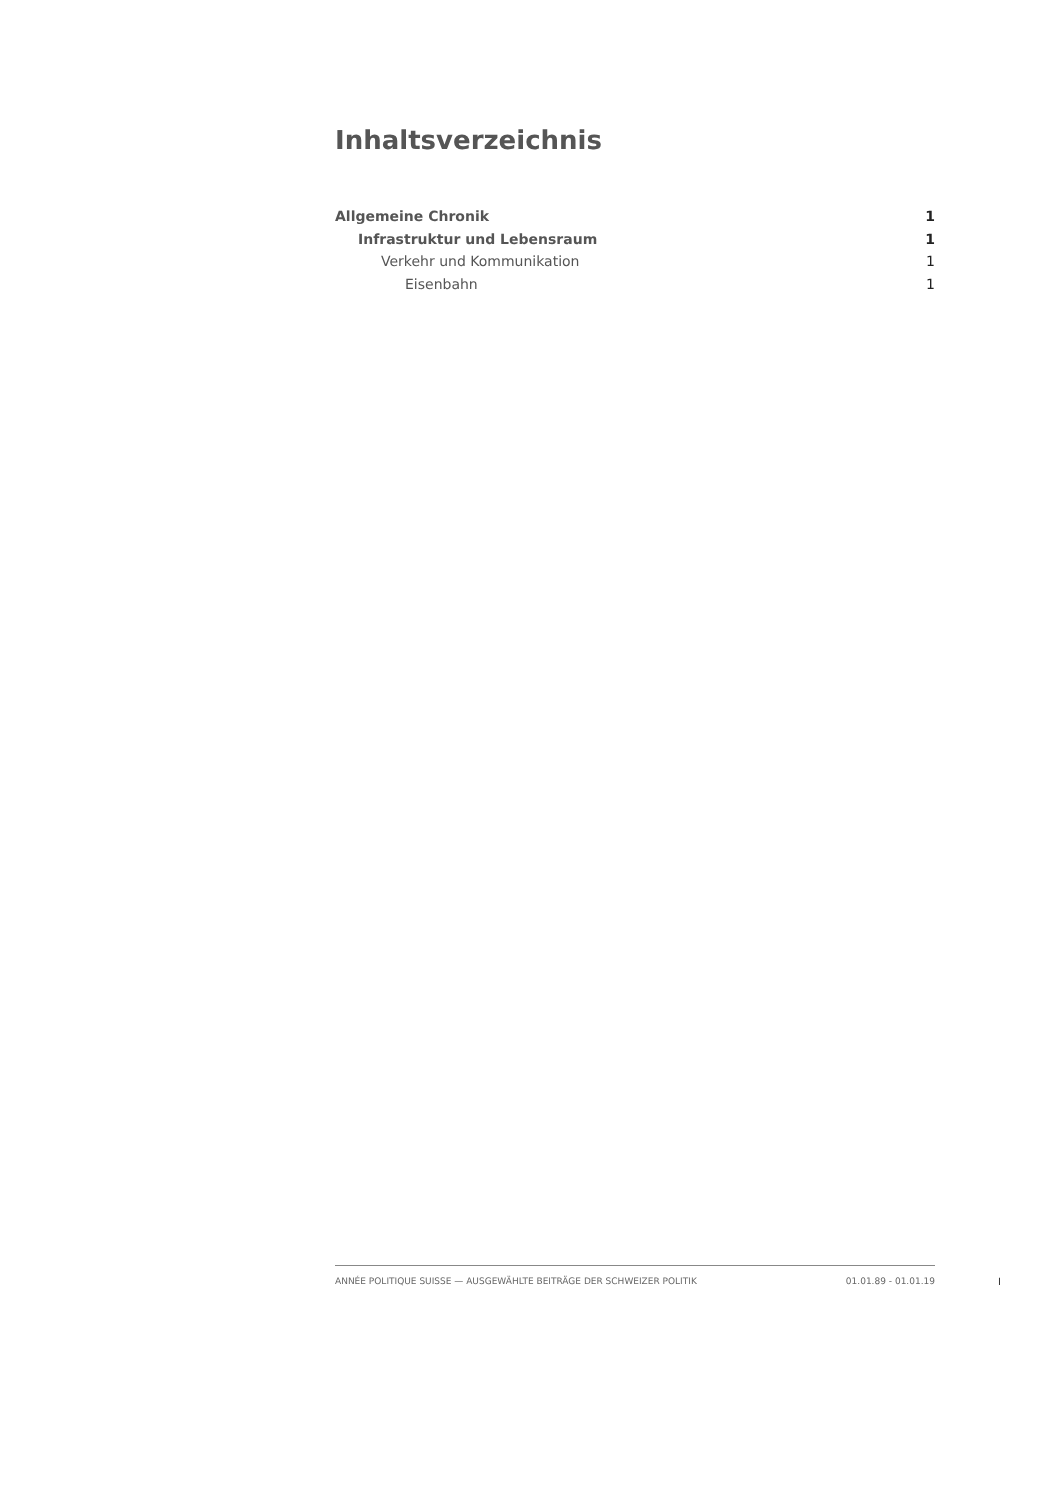Inhaltsverzeichnis
Allgemeine Chronik 1
Infrastruktur und Lebensraum 1
Verkehr und Kommunikation 1
Eisenbahn 1
ANNÉE POLITIQUE SUISSE — AUSGEWÄHLTE BEITRÄGE DER SCHWEIZER POLITIK 01.01.89 - 01.01.19
I